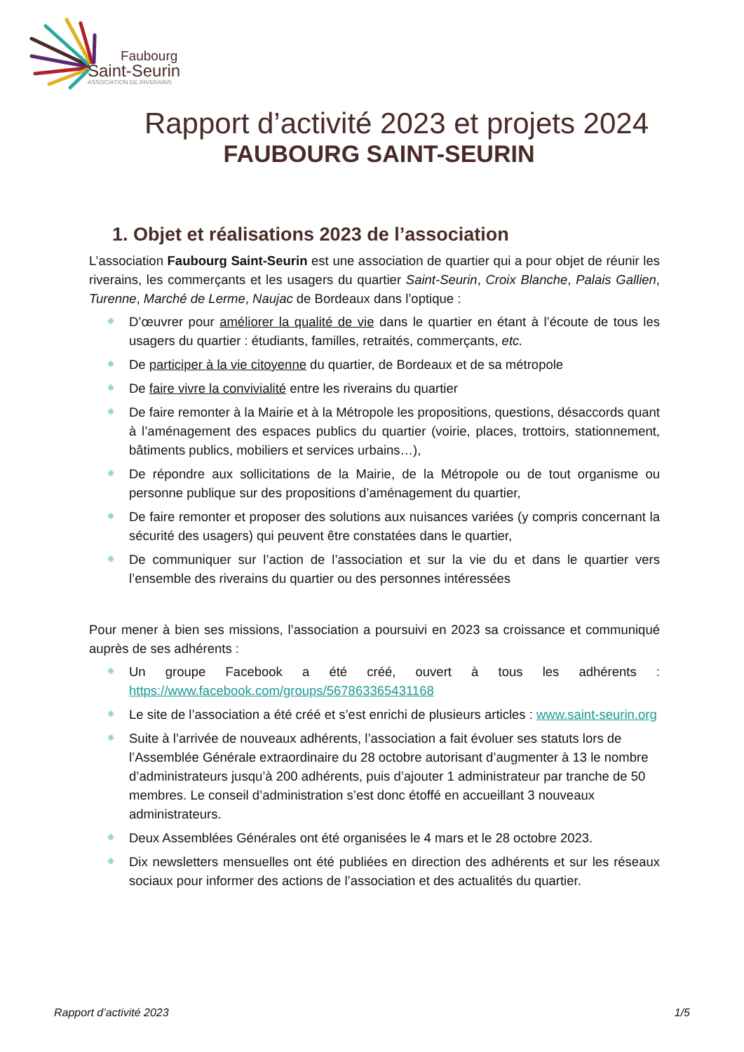Faubourg
Saint-Seurin
ASSOCIATION DE RIVERAINS
Rapport d’activité 2023 et projets 2024
FAUBOURG SAINT-SEURIN
1. Objet et réalisations 2023 de l’association
L’association Faubourg Saint-Seurin est une association de quartier qui a pour objet de réunir les riverains, les commerçants et les usagers du quartier Saint-Seurin, Croix Blanche, Palais Gallien, Turenne, Marché de Lerme, Naujac de Bordeaux dans l’optique :
❈ D’œuvrer pour améliorer la qualité de vie dans le quartier en étant à l’écoute de tous les usagers du quartier : étudiants, familles, retraités, commerçants, etc.
❈ De participer à la vie citoyenne du quartier, de Bordeaux et de sa métropole
❈ De faire vivre la convivialité entre les riverains du quartier
❈ De faire remonter à la Mairie et à la Métropole les propositions, questions, désaccords quant à l’aménagement des espaces publics du quartier (voirie, places, trottoirs, stationnement, bâtiments publics, mobiliers et services urbains…),
❈ De répondre aux sollicitations de la Mairie, de la Métropole ou de tout organisme ou personne publique sur des propositions d’aménagement du quartier,
❈ De faire remonter et proposer des solutions aux nuisances variées (y compris concernant la sécurité des usagers) qui peuvent être constatées dans le quartier,
❈ De communiquer sur l’action de l’association et sur la vie du et dans le quartier vers l’ensemble des riverains du quartier ou des personnes intéressées
Pour mener à bien ses missions, l’association a poursuivi en 2023 sa croissance et communiqué auprès de ses adhérents :
❈ Un groupe Facebook a été créé, ouvert à tous les adhérents : https://www.facebook.com/groups/567863365431168
❈ Le site de l’association a été créé et s’est enrichi de plusieurs articles : www.saint-seurin.org
❈ Suite à l’arrivée de nouveaux adhérents, l’association a fait évoluer ses statuts lors de l’Assemblée Générale extraordinaire du 28 octobre autorisant d’augmenter à 13 le nombre d’administrateurs jusqu’à 200 adhérents, puis d’ajouter 1 administrateur par tranche de 50 membres. Le conseil d’administration s’est donc étoffé en accueillant 3 nouveaux administrateurs.
❈ Deux Assemblées Générales ont été organisées le 4 mars et le 28 octobre 2023.
❈ Dix newsletters mensuelles ont été publiées en direction des adhérents et sur les réseaux sociaux pour informer des actions de l’association et des actualités du quartier.
Rapport d’activité 2023 1/5